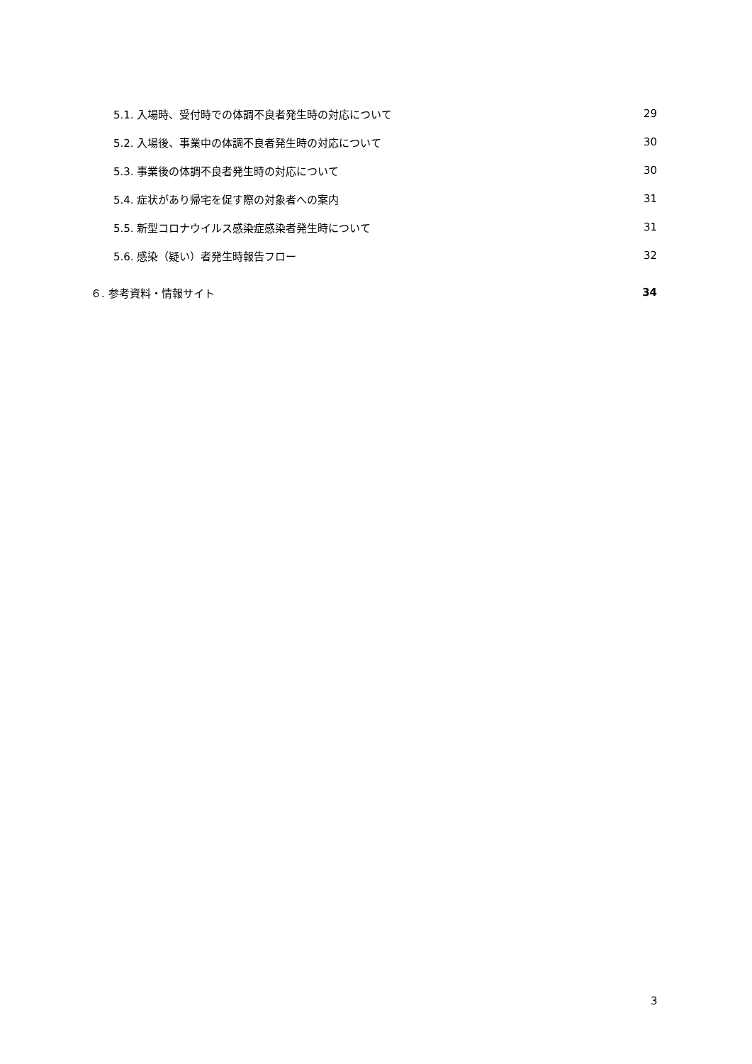5.1. 入場時、受付時での体調不良者発生時の対応について 29
5.2. 入場後、事業中の体調不良者発生時の対応について 30
5.3. 事業後の体調不良者発生時の対応について 30
5.4. 症状があり帰宅を促す際の対象者への案内 31
5.5. 新型コロナウイルス感染症感染者発生時について 31
5.6. 感染（疑い）者発生時報告フロー 32
６. 参考資料・情報サイト 34
3